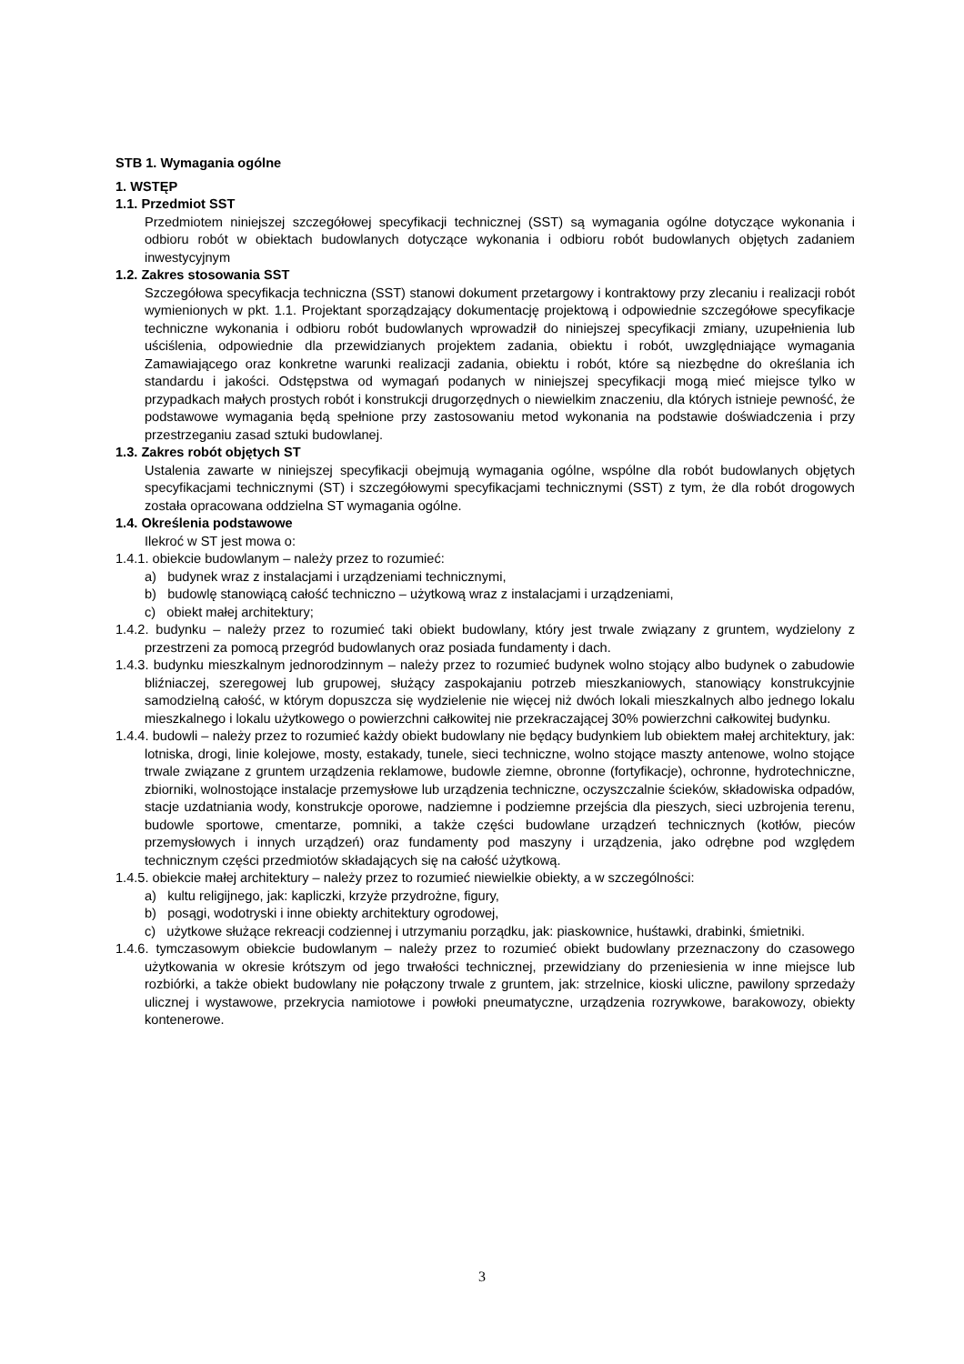STB 1. Wymagania ogólne
1. WSTĘP
1.1. Przedmiot SST
Przedmiotem niniejszej szczegółowej specyfikacji technicznej (SST) są wymagania ogólne dotyczące wykonania i odbioru robót w obiektach budowlanych dotyczące wykonania i odbioru robót budowlanych objętych zadaniem inwestycyjnym
1.2. Zakres stosowania SST
Szczegółowa specyfikacja techniczna (SST) stanowi dokument przetargowy i kontraktowy przy zlecaniu i realizacji robót wymienionych w pkt. 1.1. Projektant sporządzający dokumentację projektową i odpowiednie szczegółowe specyfikacje techniczne wykonania i odbioru robót budowlanych wprowadził do niniejszej specyfikacji zmiany, uzupełnienia lub uściślenia, odpowiednie dla przewidzianych projektem zadania, obiektu i robót, uwzględniające wymagania Zamawiającego oraz konkretne warunki realizacji zadania, obiektu i robót, które są niezbędne do określania ich standardu i jakości. Odstępstwa od wymagań podanych w niniejszej specyfikacji mogą mieć miejsce tylko w przypadkach małych prostych robót i konstrukcji drugorzędnych o niewielkim znaczeniu, dla których istnieje pewność, że podstawowe wymagania będą spełnione przy zastosowaniu metod wykonania na podstawie doświadczenia i przy przestrzeganiu zasad sztuki budowlanej.
1.3. Zakres robót objętych ST
Ustalenia zawarte w niniejszej specyfikacji obejmują wymagania ogólne, wspólne dla robót budowlanych objętych specyfikacjami technicznymi (ST) i szczegółowymi specyfikacjami technicznymi (SST) z tym, że dla robót drogowych została opracowana oddzielna ST wymagania ogólne.
1.4. Określenia podstawowe
Ilekroć w ST jest mowa o:
1.4.1. obiekcie budowlanym – należy przez to rozumieć:
a) budynek wraz z instalacjami i urządzeniami technicznymi,
b) budowlę stanowiącą całość techniczno – użytkową wraz z instalacjami i urządzeniami,
c) obiekt małej architektury;
1.4.2. budynku – należy przez to rozumieć taki obiekt budowlany, który jest trwale związany z gruntem, wydzielony z przestrzeni za pomocą przegród budowlanych oraz posiada fundamenty i dach.
1.4.3. budynku mieszkalnym jednorodzinnym – należy przez to rozumieć budynek wolno stojący albo budynek o zabudowie bliźniaczej, szeregowej lub grupowej, służący zaspokajaniu potrzeb mieszkaniowych, stanowiący konstrukcyjnie samodzielną całość, w którym dopuszcza się wydzielenie nie więcej niż dwóch lokali mieszkalnych albo jednego lokalu mieszkalnego i lokalu użytkowego o powierzchni całkowitej nie przekraczającej 30% powierzchni całkowitej budynku.
1.4.4. budowli – należy przez to rozumieć każdy obiekt budowlany nie będący budynkiem lub obiektem małej architektury, jak: lotniska, drogi, linie kolejowe, mosty, estakady, tunele, sieci techniczne, wolno stojące maszty antenowe, wolno stojące trwale związane z gruntem urządzenia reklamowe, budowle ziemne, obronne (fortyfikacje), ochronne, hydrotechniczne, zbiorniki, wolnostojące instalacje przemysłowe lub urządzenia techniczne, oczyszczalnie ścieków, składowiska odpadów, stacje uzdatniania wody, konstrukcje oporowe, nadziemne i podziemne przejścia dla pieszych, sieci uzbrojenia terenu, budowle sportowe, cmentarze, pomniki, a także części budowlane urządzeń technicznych (kotłów, pieców przemysłowych i innych urządzeń) oraz fundamenty pod maszyny i urządzenia, jako odrębne pod względem technicznym części przedmiotów składających się na całość użytkową.
1.4.5. obiekcie małej architektury – należy przez to rozumieć niewielkie obiekty, a w szczególności:
a) kultu religijnego, jak: kapliczki, krzyże przydrożne, figury,
b) posągi, wodotryski i inne obiekty architektury ogrodowej,
c) użytkowe służące rekreacji codziennej i utrzymaniu porządku, jak: piaskownice, huśtawki, drabinki, śmietniki.
1.4.6. tymczasowym obiekcie budowlanym – należy przez to rozumieć obiekt budowlany przeznaczony do czasowego użytkowania w okresie krótszym od jego trwałości technicznej, przewidziany do przeniesienia w inne miejsce lub rozbiórki, a także obiekt budowlany nie połączony trwale z gruntem, jak: strzelnice, kioski uliczne, pawilony sprzedaży ulicznej i wystawowe, przekrycia namiotowe i powłoki pneumatyczne, urządzenia rozrywkowe, barakowozy, obiekty kontenerowe.
3